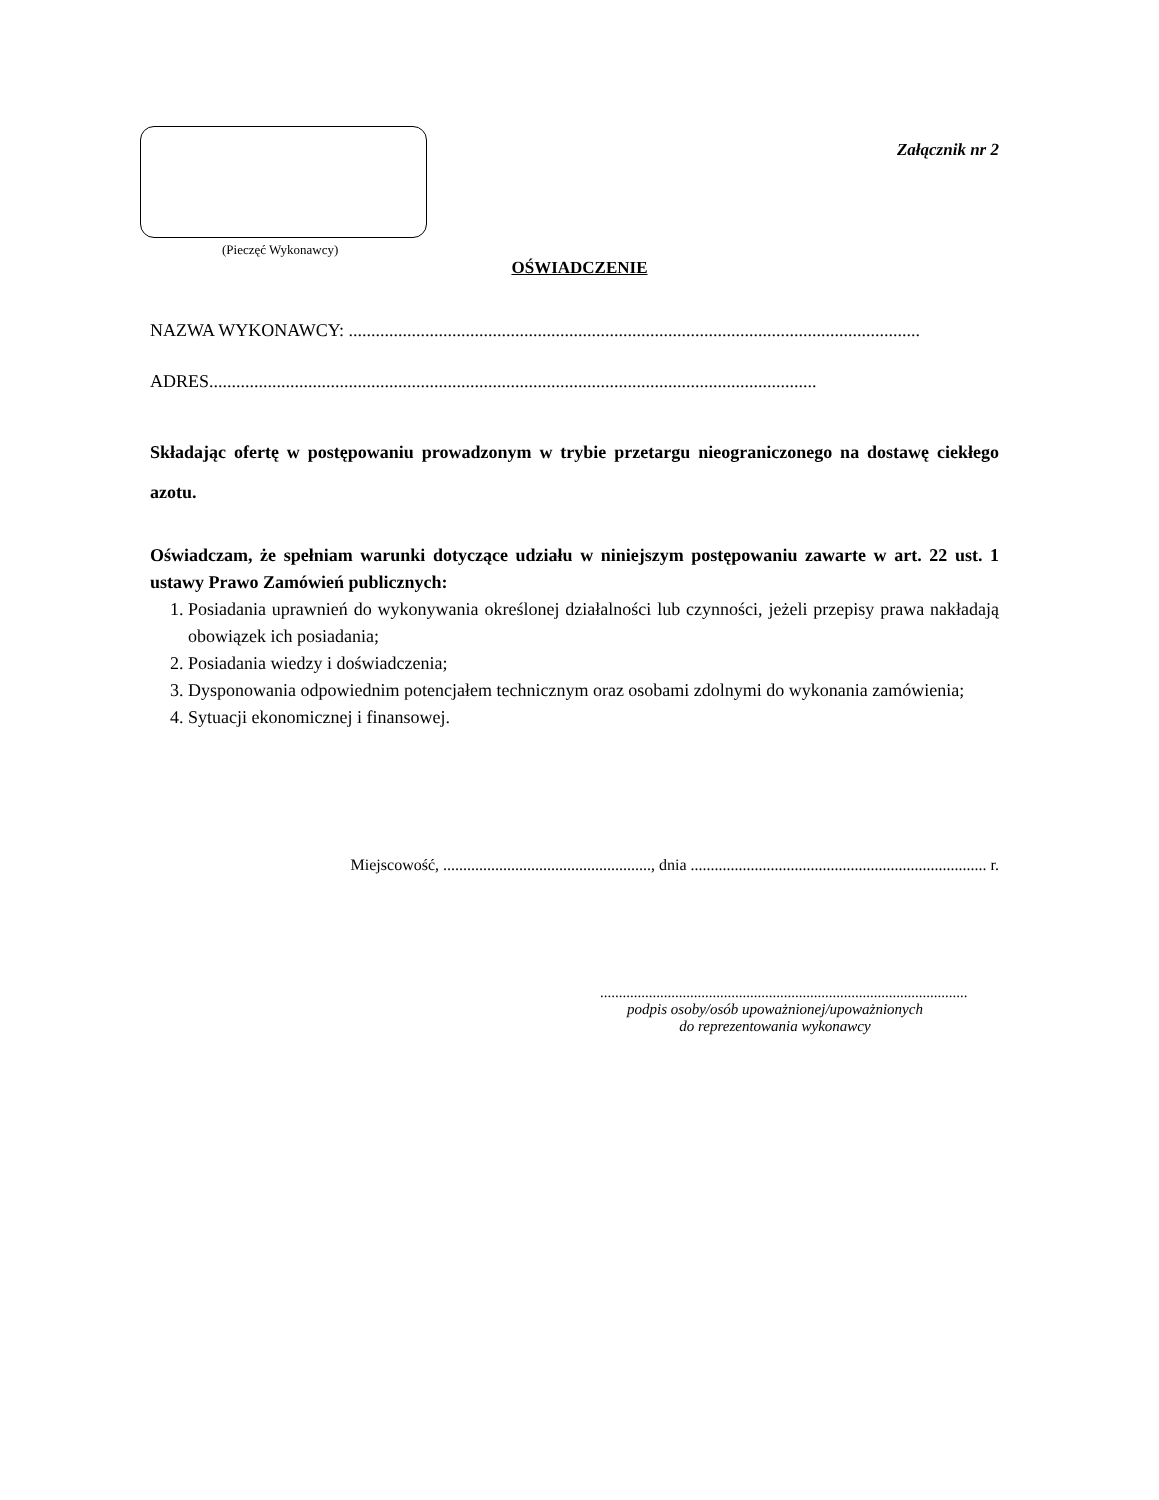(Pieczęć Wykonawcy)
Załącznik nr 2
OŚWIADCZENIE
NAZWA WYKONAWCY: ...............................................................................................................................
ADRES.......................................................................................................................................
Składając ofertę w postępowaniu prowadzonym w trybie przetargu nieograniczonego na dostawę ciekłego azotu.
Oświadczam, że spełniam warunki dotyczące udziału w niniejszym postępowaniu zawarte w art. 22 ust. 1 ustawy Prawo Zamówień publicznych:
1. Posiadania uprawnień do wykonywania określonej działalności lub czynności, jeżeli przepisy prawa nakładają obowiązek ich posiadania;
2. Posiadania wiedzy i doświadczenia;
3. Dysponowania odpowiednim potencjałem technicznym oraz osobami zdolnymi do wykonania zamówienia;
4. Sytuacji ekonomicznej i finansowej.
Miejscowość, ...................................................., dnia .......................................................................... r.
..................................................................................................
podpis osoby/osób upoważnionej/upoważnionych
do reprezentowania wykonawcy